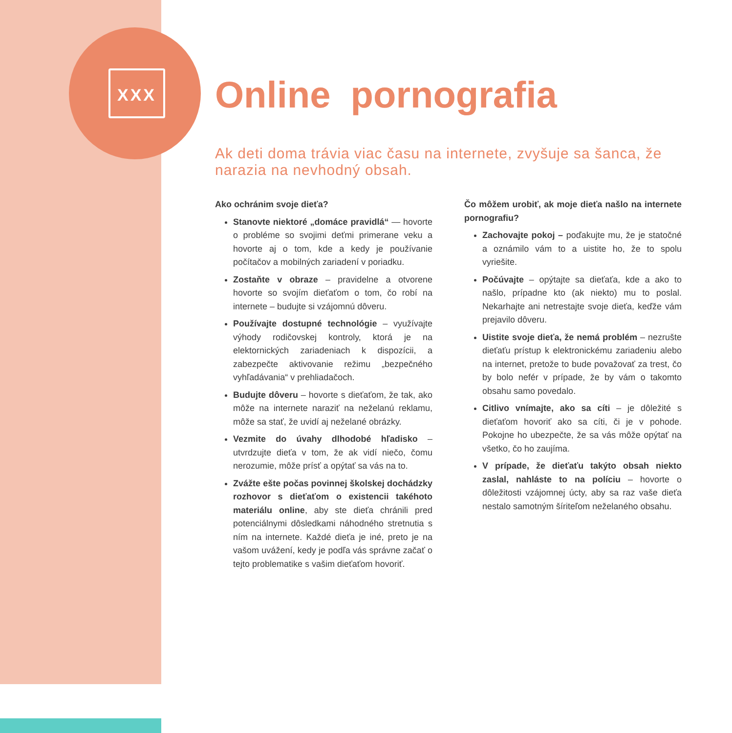XXX
Online pornografia
Ak deti doma trávia viac času na internete, zvyšuje sa šanca, že narazia na nevhodný obsah.
Ako ochránim svoje dieťa?
Stanovte niektoré „domáce pravidlá“ — hovorte o probléme so svojimi deťmi primerane veku a hovorte aj o tom, kde a kedy je používanie počítačov a mobilných zariadení v poriadku.
Zostaňte v obraze – pravidelne a otvorene hovorte so svojím dieťaťom o tom, čo robí na internete – budujte si vzájomnú dôveru.
Používajte dostupné technológie – využívajte výhody rodičovskej kontroly, ktorá je na elektornických zariadeniach k dispozícii, a zabezpečte aktivovanie režimu „bezpečného vyhľadávania“ v prehliadačoch.
Budujte dôveru – hovorte s dieťaťom, že tak, ako môže na internete naraziť na neželanú reklamu, môže sa stať, že uvidí aj neželané obrázky.
Vezmite do úvahy dlhodobé hľadisko – utvrdzujte dieťa v tom, že ak vidí niečo, čomu nerozumie, môže prísť a opýtať sa vás na to.
Zvážte ešte počas povinnej školskej dochádzky rozhovor s dieťaťom o existencii takéhoto materiálu online, aby ste dieťa chránili pred potenciálnymi dôsledkami náhodného stretnutia s ním na internete. Každé dieťa je iné, preto je na vašom uvážení, kedy je podľa vás správne začať o tejto problematike s vašim dieťaťom hovoriť.
Čo môžem urobiť, ak moje dieťa našlo na internete pornografiu?
Zachovajte pokoj – poďakujte mu, že je statočné a oznámilo vám to a uistite ho, že to spolu vyriešite.
Počúvajte – opýtajte sa dieťaťa, kde a ako to našlo, prípadne kto (ak niekto) mu to poslal. Nekarhajte ani netrestajte svoje dieťa, keďže vám prejavilo dôveru.
Uistite svoje dieťa, že nemá problém – nezrušte dieťaťu prístup k elektronickému zariadeniu alebo na internet, pretože to bude považovať za trest, čo by bolo nefér v prípade, že by vám o takomto obsahu samo povedalo.
Citlivo vnímajte, ako sa cíti – je dôležité s dieťaťom hovoriť ako sa cíti, či je v pohode. Pokojne ho ubezpečte, že sa vás môže opýtať na všetko, čo ho zaujíma.
V prípade, že dieťaťu takýto obsah niekto zaslal, nahláste to na políciu – hovorte o dôležitosti vzájomnej úcty, aby sa raz vaše dieťa nestalo samotným šíriteľom neželaného obsahu.